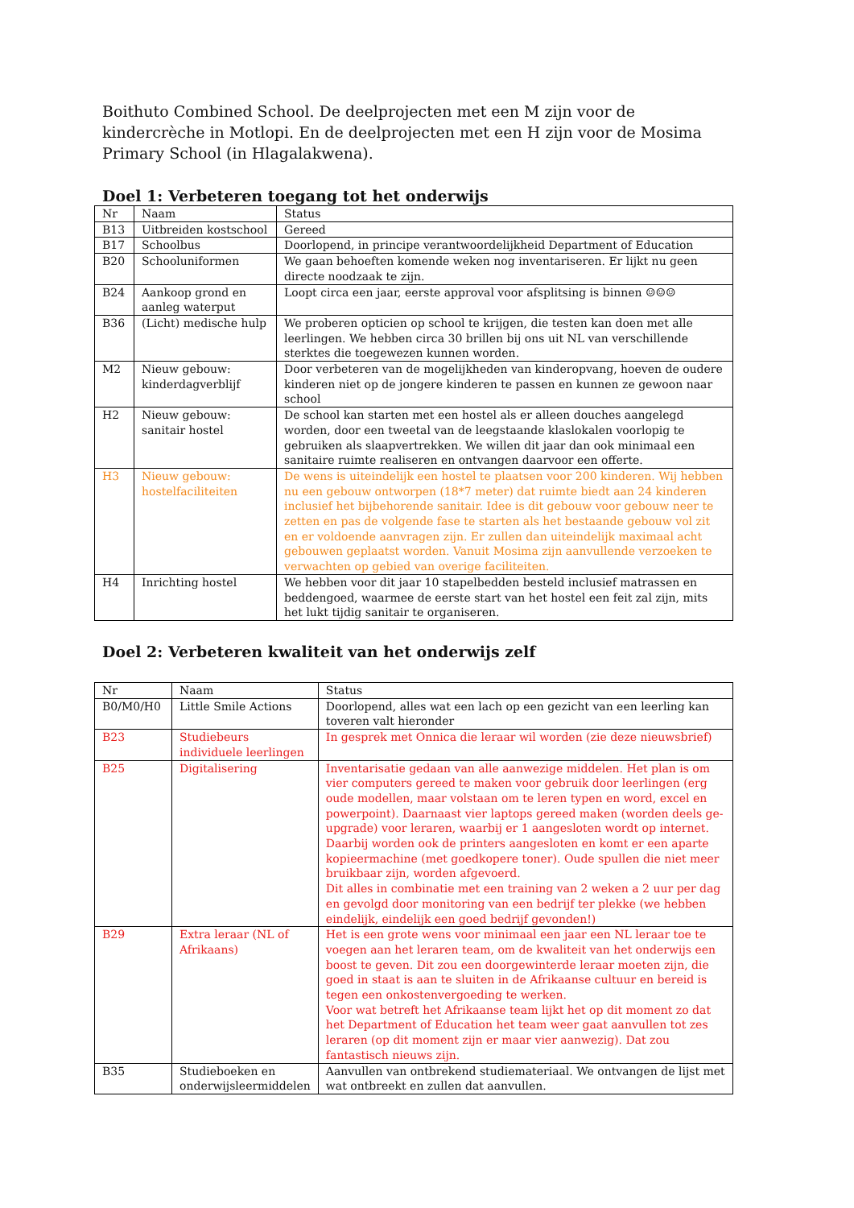Boithuto Combined School. De deelprojecten met een M zijn voor de kindercrèche in Motlopi. En de deelprojecten met een H zijn voor de Mosima Primary School (in Hlagalakwena).
Doel 1: Verbeteren toegang tot het onderwijs
| Nr | Naam | Status |
| B13 | Uitbreiden kostschool | Gereed |
| B17 | Schoolbus | Doorlopend, in principe verantwoordelijkheid Department of Education |
| B20 | Schooluniformen | We gaan behoeften komende weken nog inventariseren. Er lijkt nu geen directe noodzaak te zijn. |
| B24 | Aankoop grond en aanleg waterput | Loopt circa een jaar, eerste approval voor afsplitsing is binnen ☺☺☺ |
| B36 | (Licht) medische hulp | We proberen opticien op school te krijgen, die testen kan doen met alle leerlingen. We hebben circa 30 brillen bij ons uit NL van verschillende sterktes die toegewezen kunnen worden. |
| M2 | Nieuw gebouw: kinderdagverblijf | Door verbeteren van de mogelijkheden van kinderopvang, hoeven de oudere kinderen niet op de jongere kinderen te passen en kunnen ze gewoon naar school |
| H2 | Nieuw gebouw: sanitair hostel | De school kan starten met een hostel als er alleen douches aangelegd worden, door een tweetal van de leegstaande klaslokalen voorlopig te gebruiken als slaapvertrekken. We willen dit jaar dan ook minimaal een sanitaire ruimte realiseren en ontvangen daarvoor een offerte. |
| H3 | Nieuw gebouw: hostelfaciliteiten | De wens is uiteindelijk een hostel te plaatsen voor 200 kinderen. Wij hebben nu een gebouw ontworpen (18*7 meter) dat ruimte biedt aan 24 kinderen inclusief het bijbehorende sanitair. Idee is dit gebouw voor gebouw neer te zetten en pas de volgende fase te starten als het bestaande gebouw vol zit en er voldoende aanvragen zijn. Er zullen dan uiteindelijk maximaal acht gebouwen geplaatst worden. Vanuit Mosima zijn aanvullende verzoeken te verwachten op gebied van overige faciliteiten. |
| H4 | Inrichting hostel | We hebben voor dit jaar 10 stapelbedden besteld inclusief matrassen en beddengoed, waarmee de eerste start van het hostel een feit zal zijn, mits het lukt tijdig sanitair te organiseren. |
Doel 2: Verbeteren kwaliteit van het onderwijs zelf
| Nr | Naam | Status |
| B0/M0/H0 | Little Smile Actions | Doorlopend, alles wat een lach op een gezicht van een leerling kan toveren valt hieronder |
| B23 | Studiebeurs individuele leerlingen | In gesprek met Onnica die leraar wil worden (zie deze nieuwsbrief) |
| B25 | Digitalisering | Inventarisatie gedaan van alle aanwezige middelen. Het plan is om vier computers gereed te maken voor gebruik door leerlingen (erg oude modellen, maar volstaan om te leren typen en word, excel en powerpoint). Daarnaast vier laptops gereed maken (worden deels ge-upgrade) voor leraren, waarbij er 1 aangesloten wordt op internet. Daarbij worden ook de printers aangesloten en komt er een aparte kopieermachine (met goedkopere toner). Oude spullen die niet meer bruikbaar zijn, worden afgevoerd. Dit alles in combinatie met een training van 2 weken a 2 uur per dag en gevolgd door monitoring van een bedrijf ter plekke (we hebben eindelijk, eindelijk een goed bedrijf gevonden!) |
| B29 | Extra leraar (NL of Afrikaans) | Het is een grote wens voor minimaal een jaar een NL leraar toe te voegen aan het leraren team, om de kwaliteit van het onderwijs een boost te geven. Dit zou een doorgewinterde leraar moeten zijn, die goed in staat is aan te sluiten in de Afrikaanse cultuur en bereid is tegen een onkostenvergoeding te werken. Voor wat betreft het Afrikaanse team lijkt het op dit moment zo dat het Department of Education het team weer gaat aanvullen tot zes leraren (op dit moment zijn er maar vier aanwezig). Dat zou fantastisch nieuws zijn. |
| B35 | Studieboeken en onderwijsleermiddelen | Aanvullen van ontbrekend studiemateriaal. We ontvangen de lijst met wat ontbreekt en zullen dat aanvullen. |